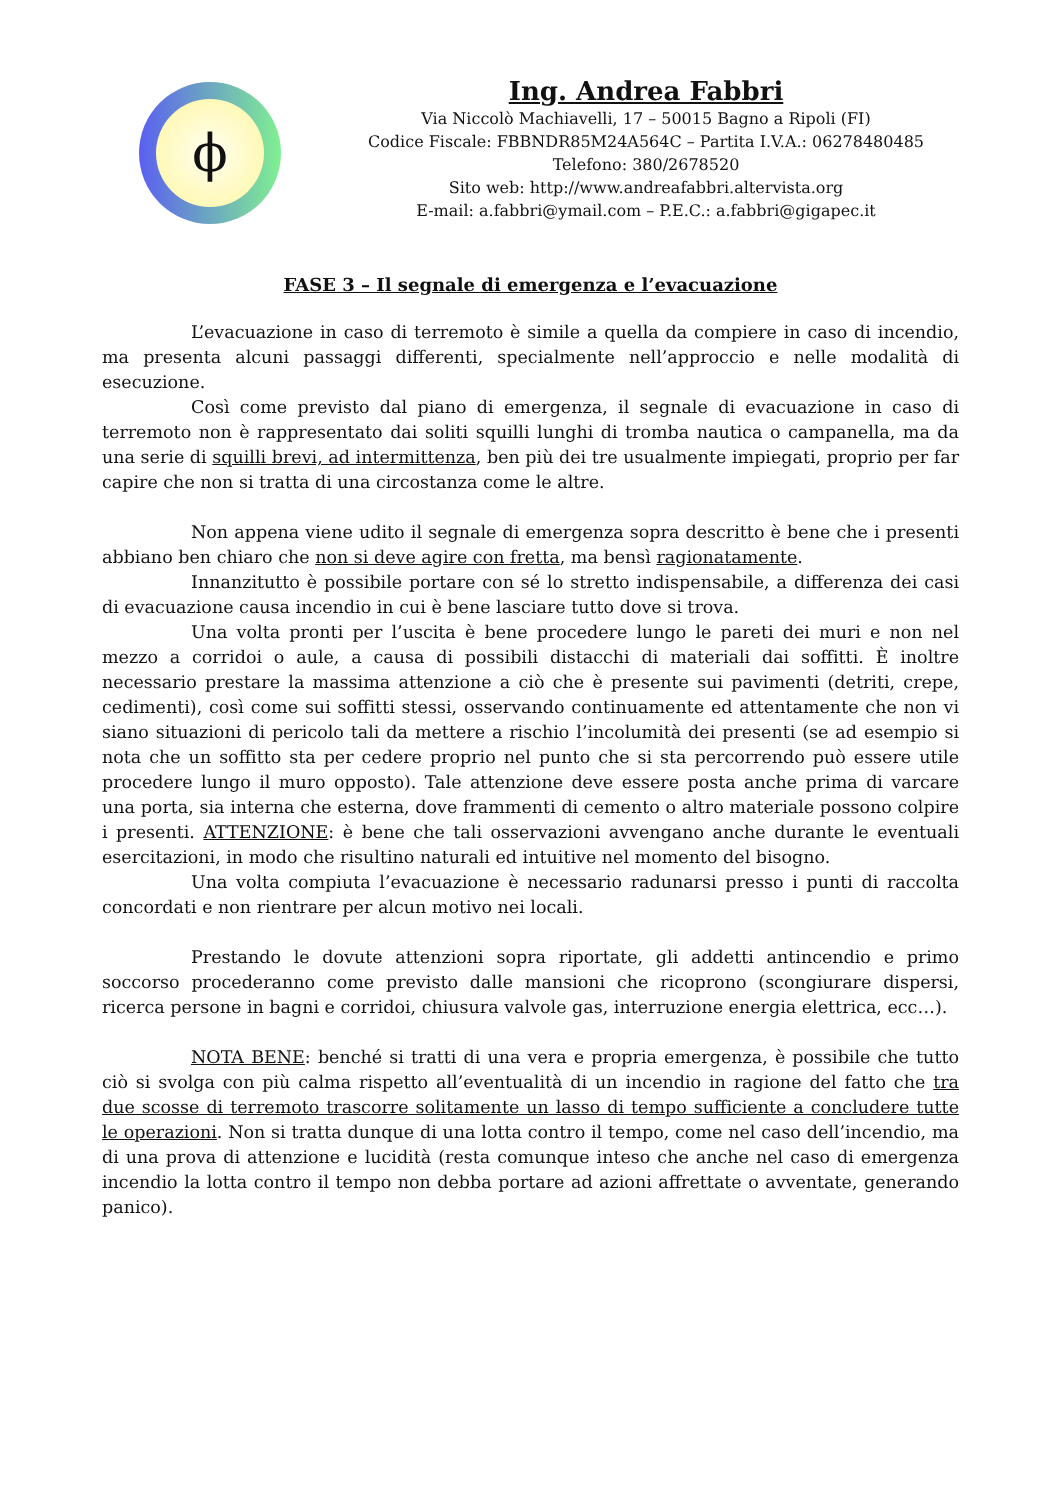ϕ
Ing. Andrea Fabbri
Via Niccolò Machiavelli, 17 – 50015 Bagno a Ripoli (FI)
Codice Fiscale: FBBNDR85M24A564C – Partita I.V.A.: 06278480485
Telefono: 380/2678520
Sito web: http://www.andreafabbri.altervista.org
E-mail: a.fabbri@ymail.com – P.E.C.: a.fabbri@gigapec.it
FASE 3 – Il segnale di emergenza e l’evacuazione
L’evacuazione in caso di terremoto è simile a quella da compiere in caso di incendio, ma presenta alcuni passaggi differenti, specialmente nell’approccio e nelle modalità di esecuzione.
Così come previsto dal piano di emergenza, il segnale di evacuazione in caso di terremoto non è rappresentato dai soliti squilli lunghi di tromba nautica o campanella, ma da una serie di squilli brevi, ad intermittenza, ben più dei tre usualmente impiegati, proprio per far capire che non si tratta di una circostanza come le altre.
Non appena viene udito il segnale di emergenza sopra descritto è bene che i presenti abbiano ben chiaro che non si deve agire con fretta, ma bensì ragionatamente.
Innanzitutto è possibile portare con sé lo stretto indispensabile, a differenza dei casi di evacuazione causa incendio in cui è bene lasciare tutto dove si trova.
Una volta pronti per l’uscita è bene procedere lungo le pareti dei muri e non nel mezzo a corridoi o aule, a causa di possibili distacchi di materiali dai soffitti. È inoltre necessario prestare la massima attenzione a ciò che è presente sui pavimenti (detriti, crepe, cedimenti), così come sui soffitti stessi, osservando continuamente ed attentamente che non vi siano situazioni di pericolo tali da mettere a rischio l’incolumità dei presenti (se ad esempio si nota che un soffitto sta per cedere proprio nel punto che si sta percorrendo può essere utile procedere lungo il muro opposto). Tale attenzione deve essere posta anche prima di varcare una porta, sia interna che esterna, dove frammenti di cemento o altro materiale possono colpire i presenti. ATTENZIONE: è bene che tali osservazioni avvengano anche durante le eventuali esercitazioni, in modo che risultino naturali ed intuitive nel momento del bisogno.
Una volta compiuta l’evacuazione è necessario radunarsi presso i punti di raccolta concordati e non rientrare per alcun motivo nei locali.
Prestando le dovute attenzioni sopra riportate, gli addetti antincendio e primo soccorso procederanno come previsto dalle mansioni che ricoprono (scongiurare dispersi, ricerca persone in bagni e corridoi, chiusura valvole gas, interruzione energia elettrica, ecc…).
NOTA BENE: benché si tratti di una vera e propria emergenza, è possibile che tutto ciò si svolga con più calma rispetto all’eventualità di un incendio in ragione del fatto che tra due scosse di terremoto trascorre solitamente un lasso di tempo sufficiente a concludere tutte le operazioni. Non si tratta dunque di una lotta contro il tempo, come nel caso dell’incendio, ma di una prova di attenzione e lucidità (resta comunque inteso che anche nel caso di emergenza incendio la lotta contro il tempo non debba portare ad azioni affrettate o avventate, generando panico).